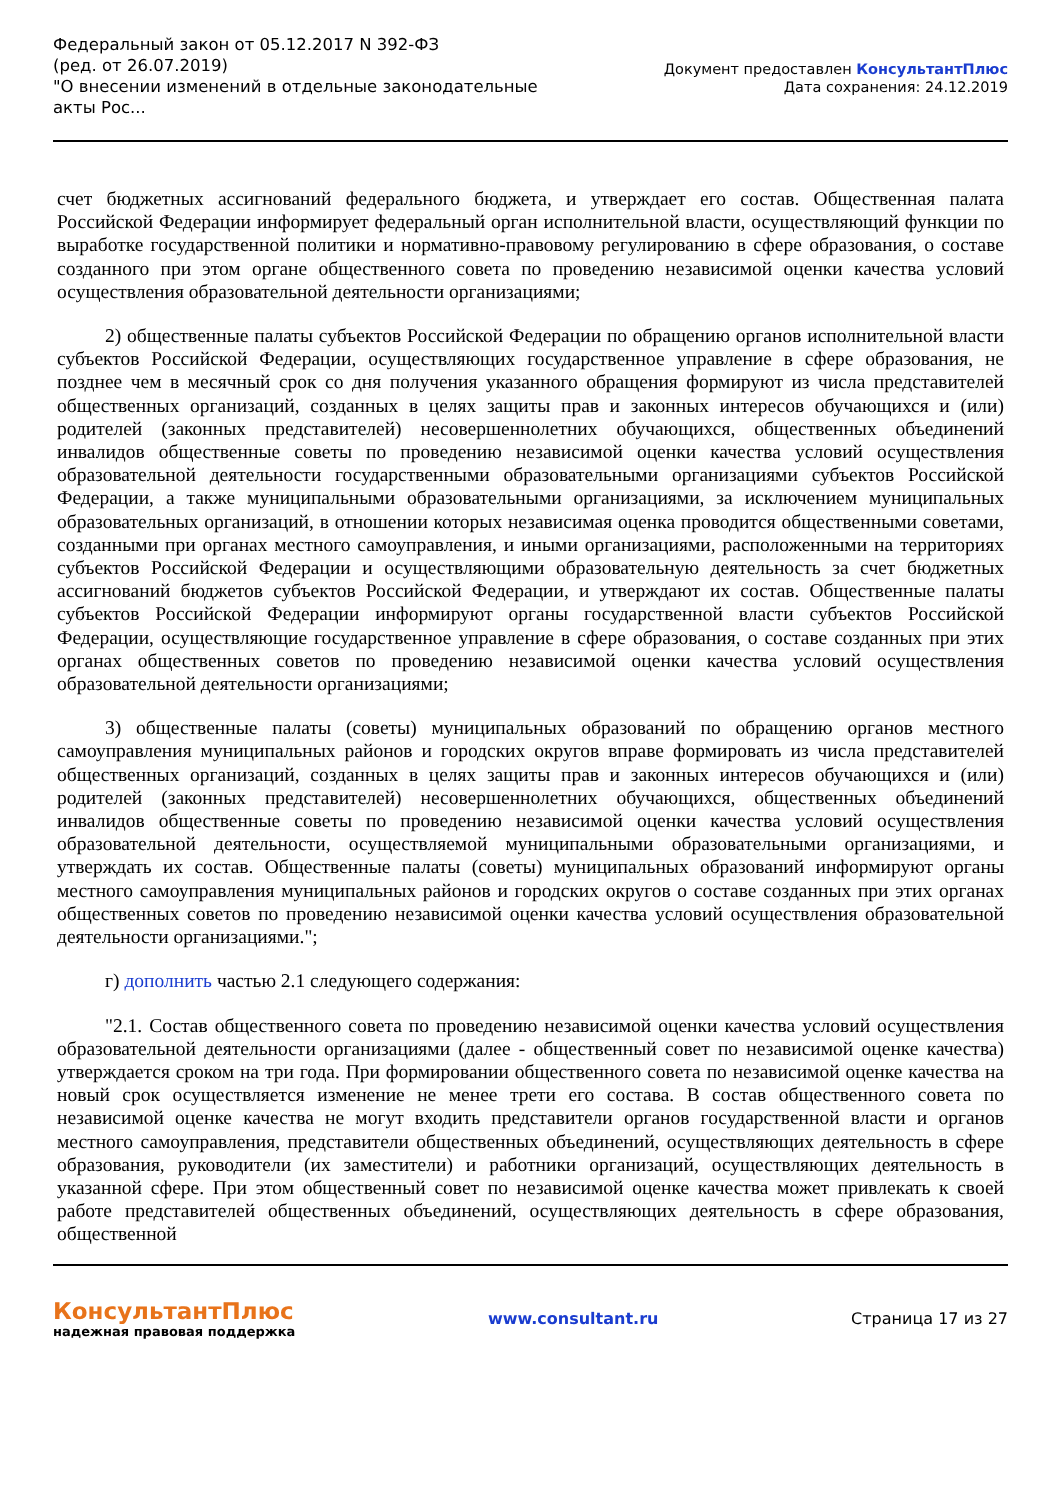Федеральный закон от 05.12.2017 N 392-ФЗ
(ред. от 26.07.2019)
"О внесении изменений в отдельные законодательные акты Рос...
Документ предоставлен КонсультантПлюс
Дата сохранения: 24.12.2019
счет бюджетных ассигнований федерального бюджета, и утверждает его состав. Общественная палата Российской Федерации информирует федеральный орган исполнительной власти, осуществляющий функции по выработке государственной политики и нормативно-правовому регулированию в сфере образования, о составе созданного при этом органе общественного совета по проведению независимой оценки качества условий осуществления образовательной деятельности организациями;
2) общественные палаты субъектов Российской Федерации по обращению органов исполнительной власти субъектов Российской Федерации, осуществляющих государственное управление в сфере образования, не позднее чем в месячный срок со дня получения указанного обращения формируют из числа представителей общественных организаций, созданных в целях защиты прав и законных интересов обучающихся и (или) родителей (законных представителей) несовершеннолетних обучающихся, общественных объединений инвалидов общественные советы по проведению независимой оценки качества условий осуществления образовательной деятельности государственными образовательными организациями субъектов Российской Федерации, а также муниципальными образовательными организациями, за исключением муниципальных образовательных организаций, в отношении которых независимая оценка проводится общественными советами, созданными при органах местного самоуправления, и иными организациями, расположенными на территориях субъектов Российской Федерации и осуществляющими образовательную деятельность за счет бюджетных ассигнований бюджетов субъектов Российской Федерации, и утверждают их состав. Общественные палаты субъектов Российской Федерации информируют органы государственной власти субъектов Российской Федерации, осуществляющие государственное управление в сфере образования, о составе созданных при этих органах общественных советов по проведению независимой оценки качества условий осуществления образовательной деятельности организациями;
3) общественные палаты (советы) муниципальных образований по обращению органов местного самоуправления муниципальных районов и городских округов вправе формировать из числа представителей общественных организаций, созданных в целях защиты прав и законных интересов обучающихся и (или) родителей (законных представителей) несовершеннолетних обучающихся, общественных объединений инвалидов общественные советы по проведению независимой оценки качества условий осуществления образовательной деятельности, осуществляемой муниципальными образовательными организациями, и утверждать их состав. Общественные палаты (советы) муниципальных образований информируют органы местного самоуправления муниципальных районов и городских округов о составе созданных при этих органах общественных советов по проведению независимой оценки качества условий осуществления образовательной деятельности организациями.";
г) дополнить частью 2.1 следующего содержания:
"2.1. Состав общественного совета по проведению независимой оценки качества условий осуществления образовательной деятельности организациями (далее - общественный совет по независимой оценке качества) утверждается сроком на три года. При формировании общественного совета по независимой оценке качества на новый срок осуществляется изменение не менее трети его состава. В состав общественного совета по независимой оценке качества не могут входить представители органов государственной власти и органов местного самоуправления, представители общественных объединений, осуществляющих деятельность в сфере образования, руководители (их заместители) и работники организаций, осуществляющих деятельность в указанной сфере. При этом общественный совет по независимой оценке качества может привлекать к своей работе представителей общественных объединений, осуществляющих деятельность в сфере образования, общественной
КонсультантПлюс
надежная правовая поддержка
www.consultant.ru Страница 17 из 27